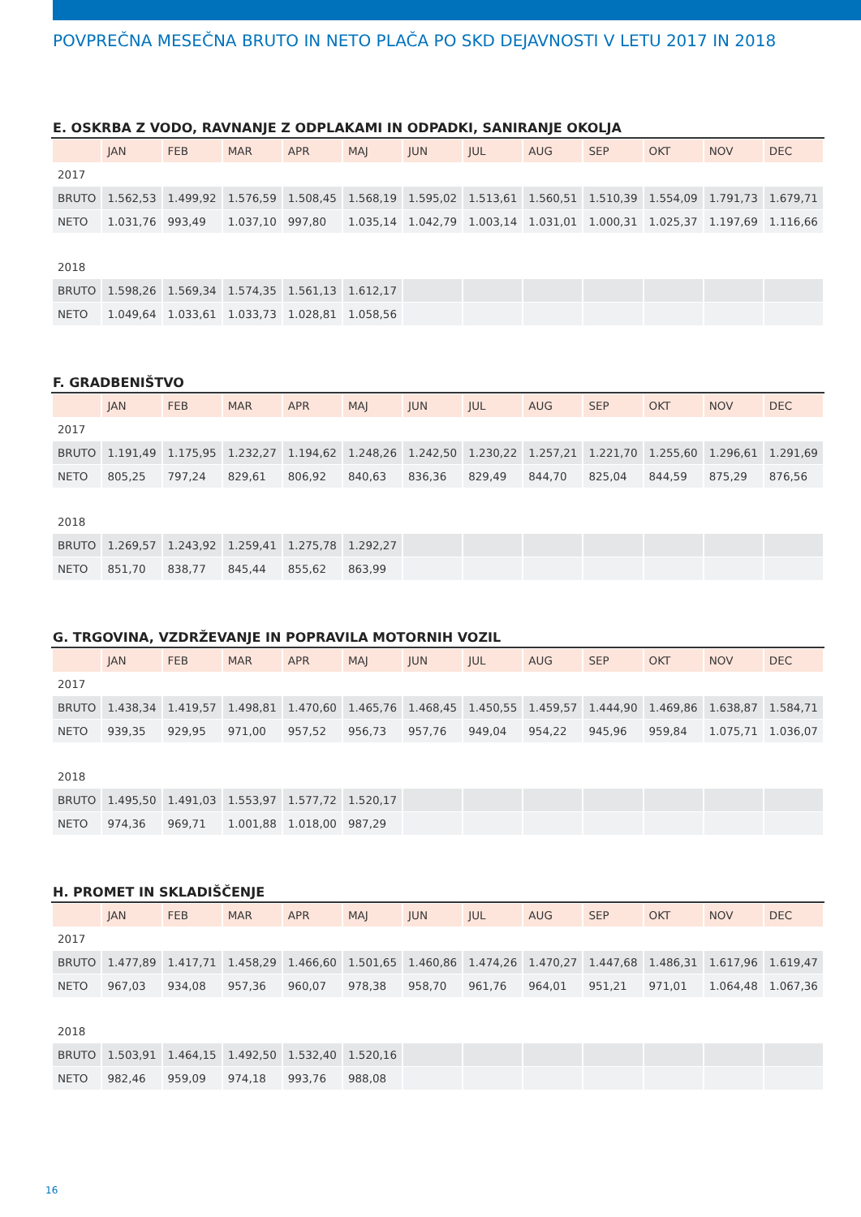POVPREČNA MESEČNA BRUTO IN NETO PLAČA PO SKD DEJAVNOSTI V LETU 2017 IN 2018
E. OSKRBA Z VODO, RAVNANJE Z ODPLAKAMI IN ODPADKI, SANIRANJE OKOLJA
| | JAN | FEB | MAR | APR | MAJ | JUN | JUL | AUG | SEP | OKT | NOV | DEC |
| --- | --- | --- | --- | --- | --- | --- | --- | --- | --- | --- | --- | --- |
| 2017 | | | | | | | | | | | | |
| BRUTO | 1.562,53 | 1.499,92 | 1.576,59 | 1.508,45 | 1.568,19 | 1.595,02 | 1.513,61 | 1.560,51 | 1.510,39 | 1.554,09 | 1.791,73 | 1.679,71 |
| NETO | 1.031,76 | 993,49 | 1.037,10 | 997,80 | 1.035,14 | 1.042,79 | 1.003,14 | 1.031,01 | 1.000,31 | 1.025,37 | 1.197,69 | 1.116,66 |
| 2018 | | | | | | | | | | | | |
| BRUTO | 1.598,26 | 1.569,34 | 1.574,35 | 1.561,13 | 1.612,17 | | | | | | | |
| NETO | 1.049,64 | 1.033,61 | 1.033,73 | 1.028,81 | 1.058,56 | | | | | | | |
F. GRADBENIŠTVO
| | JAN | FEB | MAR | APR | MAJ | JUN | JUL | AUG | SEP | OKT | NOV | DEC |
| --- | --- | --- | --- | --- | --- | --- | --- | --- | --- | --- | --- | --- |
| 2017 | | | | | | | | | | | | |
| BRUTO | 1.191,49 | 1.175,95 | 1.232,27 | 1.194,62 | 1.248,26 | 1.242,50 | 1.230,22 | 1.257,21 | 1.221,70 | 1.255,60 | 1.296,61 | 1.291,69 |
| NETO | 805,25 | 797,24 | 829,61 | 806,92 | 840,63 | 836,36 | 829,49 | 844,70 | 825,04 | 844,59 | 875,29 | 876,56 |
| 2018 | | | | | | | | | | | | |
| BRUTO | 1.269,57 | 1.243,92 | 1.259,41 | 1.275,78 | 1.292,27 | | | | | | | |
| NETO | 851,70 | 838,77 | 845,44 | 855,62 | 863,99 | | | | | | | |
G. TRGOVINA, VZDRŽEVANJE IN POPRAVILA MOTORNIH VOZIL
| | JAN | FEB | MAR | APR | MAJ | JUN | JUL | AUG | SEP | OKT | NOV | DEC |
| --- | --- | --- | --- | --- | --- | --- | --- | --- | --- | --- | --- | --- |
| 2017 | | | | | | | | | | | | |
| BRUTO | 1.438,34 | 1.419,57 | 1.498,81 | 1.470,60 | 1.465,76 | 1.468,45 | 1.450,55 | 1.459,57 | 1.444,90 | 1.469,86 | 1.638,87 | 1.584,71 |
| NETO | 939,35 | 929,95 | 971,00 | 957,52 | 956,73 | 957,76 | 949,04 | 954,22 | 945,96 | 959,84 | 1.075,71 | 1.036,07 |
| 2018 | | | | | | | | | | | | |
| BRUTO | 1.495,50 | 1.491,03 | 1.553,97 | 1.577,72 | 1.520,17 | | | | | | | |
| NETO | 974,36 | 969,71 | 1.001,88 | 1.018,00 | 987,29 | | | | | | | |
H. PROMET IN SKLADIŠČENJE
| | JAN | FEB | MAR | APR | MAJ | JUN | JUL | AUG | SEP | OKT | NOV | DEC |
| --- | --- | --- | --- | --- | --- | --- | --- | --- | --- | --- | --- | --- |
| 2017 | | | | | | | | | | | | |
| BRUTO | 1.477,89 | 1.417,71 | 1.458,29 | 1.466,60 | 1.501,65 | 1.460,86 | 1.474,26 | 1.470,27 | 1.447,68 | 1.486,31 | 1.617,96 | 1.619,47 |
| NETO | 967,03 | 934,08 | 957,36 | 960,07 | 978,38 | 958,70 | 961,76 | 964,01 | 951,21 | 971,01 | 1.064,48 | 1.067,36 |
| 2018 | | | | | | | | | | | | |
| BRUTO | 1.503,91 | 1.464,15 | 1.492,50 | 1.532,40 | 1.520,16 | | | | | | | |
| NETO | 982,46 | 959,09 | 974,18 | 993,76 | 988,08 | | | | | | | |
16